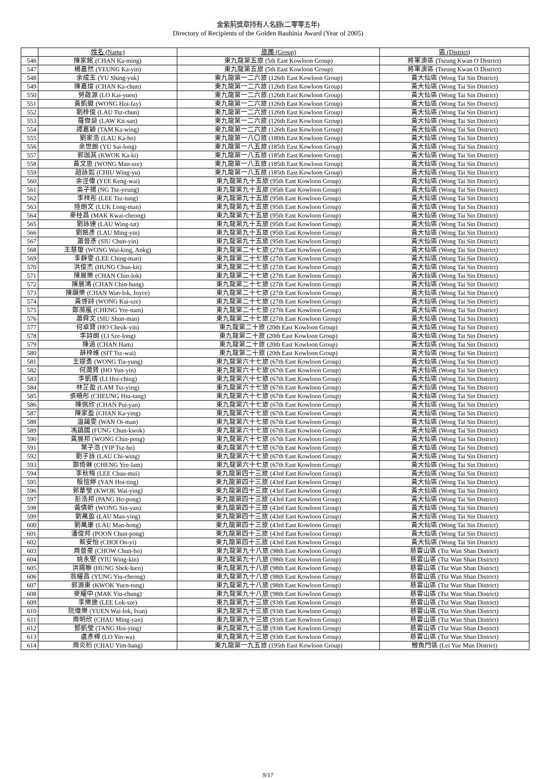金紫荊獎章持有人名錄(二零零五年)
Directory of Recipients of the Golden Bauhinia Award (Year of 2005)
| | 姓名 (Name) | 旅團 (Group) | 區 (District) |
| --- | --- | --- | --- |
| 546 | 陳家銘 (CHAN Ka-ming) | 東九龍第五旅 (5th East Kowloon Group) | 將軍澳區 (Tseung Kwan O District) |
| 547 | 楊嘉然 (YEUNG Ka-yin) | 東九龍第五旅 (5th East Kowloon Group) | 將軍澳區 (Tseung Kwan O District) |
| 548 | 余成玉 (YU Shing-yuk) | 東九龍第一二六旅 (126th East Kowloon Group) | 黃大仙區 (Wong Tai Sin District) |
| 549 | 陳嘉焌 (CHAN Ka-chun) | 東九龍第一二六旅 (126th East Kowloon Group) | 黃大仙區 (Wong Tai Sin District) |
| 550 | 勞啟源 (LO Kai-yuen) | 東九龍第一二六旅 (126th East Kowloon Group) | 黃大仙區 (Wong Tai Sin District) |
| 551 | 黃凱徽 (WONG Hoi-fay) | 東九龍第一二六旅 (126th East Kowloon Group) | 黃大仙區 (Wong Tai Sin District) |
| 552 | 劉梓俊 (LAU Tsz-chun) | 東九龍第一二六旅 (126th East Kowloon Group) | 黃大仙區 (Wong Tai Sin District) |
| 553 | 羅傑燊 (LAW Kit-san) | 東九龍第一二六旅 (126th East Kowloon Group) | 黃大仙區 (Wong Tai Sin District) |
| 554 | 譚嘉穎 (TAM Ka-wing) | 東九龍第一二六旅 (126th East Kowloon Group) | 黃大仙區 (Wong Tai Sin District) |
| 555 | 劉家浩 (LAU Ka-ho) | 東九龍第一八〇旅 (180th East Kowloon Group) | 黃大仙區 (Wong Tai Sin District) |
| 556 | 余世朗 (YU Sai-long) | 東九龍第一八五旅 (185th East Kowloon Group) | 黃大仙區 (Wong Tai Sin District) |
| 557 | 郭珈其 (KWOK Ka-ki) | 東九龍第一八五旅 (185th East Kowloon Group) | 黃大仙區 (Wong Tai Sin District) |
| 558 | 黃文思 (WONG Man-sze) | 東九龍第一八五旅 (185th East Kowloon Group) | 黃大仙區 (Wong Tai Sin District) |
| 559 | 趙詠如 (CHIU Wing-yu) | 東九龍第一八五旅 (185th East Kowloon Group) | 黃大仙區 (Wong Tai Sin District) |
| 560 | 余涇偉 (YEE Keng-wai) | 東九龍第九十五旅 (95th East Kowloon Group) | 黃大仙區 (Wong Tai Sin District) |
| 561 | 吳子揚 (NG Tsz-yeung) | 東九龍第九十五旅 (95th East Kowloon Group) | 黃大仙區 (Wong Tai Sin District) |
| 562 | 李梓彤 (LEE Tsz-tung) | 東九龍第九十五旅 (95th East Kowloon Group) | 黃大仙區 (Wong Tai Sin District) |
| 563 | 陸朗文 (LUK Long-man) | 東九龍第九十五旅 (95th East Kowloon Group) | 黃大仙區 (Wong Tai Sin District) |
| 564 | 麥桂昌 (MAK Kwai-cheong) | 東九龍第九十五旅 (95th East Kowloon Group) | 黃大仙區 (Wong Tai Sin District) |
| 565 | 劉詠達 (LAU Wing-tat) | 東九龍第九十五旅 (95th East Kowloon Group) | 黃大仙區 (Wong Tai Sin District) |
| 566 | 劉銘彥 (LAU Ming-yin) | 東九龍第九十五旅 (95th East Kowloon Group) | 黃大仙區 (Wong Tai Sin District) |
| 567 | 蕭晉彥 (SIU Chun-yin) | 東九龍第九十五旅 (95th East Kowloon Group) | 黃大仙區 (Wong Tai Sin District) |
| 568 | 王慧瓊 (WONG Wai-king, Ankg) | 東九龍第二十七旅 (27th East Kowloon Group) | 黃大仙區 (Wong Tai Sin District) |
| 569 | 李靜雯 (LEE Ching-man) | 東九龍第二十七旅 (27th East Kowloon Group) | 黃大仙區 (Wong Tai Sin District) |
| 570 | 洪俊杰 (HUNG Chun-kit) | 東九龍第二十七旅 (27th East Kowloon Group) | 黃大仙區 (Wong Tai Sin District) |
| 571 | 陳展樂 (CHAN Chin-lok) | 東九龍第二十七旅 (27th East Kowloon Group) | 黃大仙區 (Wong Tai Sin District) |
| 572 | 陳展鴻 (CHAN Chin-hung) | 東九龍第二十七旅 (27th East Kowloon Group) | 黃大仙區 (Wong Tai Sin District) |
| 573 | 陳韻樂 (CHAN Wan-lok, Joyce) | 東九龍第二十七旅 (27th East Kowloon Group) | 黃大仙區 (Wong Tai Sin District) |
| 574 | 黃啓詩 (WONG Kai-sze) | 東九龍第二十七旅 (27th East Kowloon Group) | 黃大仙區 (Wong Tai Sin District) |
| 575 | 鄭漪嵐 (CHENG Yee-nam) | 東九龍第二十七旅 (27th East Kowloon Group) | 黃大仙區 (Wong Tai Sin District) |
| 576 | 蕭舜文 (SIU Shun-man) | 東九龍第二十七旅 (27th East Kowloon Group) | 黃大仙區 (Wong Tai Sin District) |
| 577 | 何卓賢 (HO Cheuk-yin) | 東九龍第二十旅 (20th East Kowloon Group) | 黃大仙區 (Wong Tai Sin District) |
| 578 | 李詩朗 (LI Sze-long) | 東九龍第二十旅 (20th East Kowloon Group) | 黃大仙區 (Wong Tai Sin District) |
| 579 | 陳涵 (CHAN Ham) | 東九龍第二十旅 (20th East Kowloon Group) | 黃大仙區 (Wong Tai Sin District) |
| 580 | 薛梓維 (SIT Tsz-wai) | 東九龍第二十旅 (20th East Kowloon Group) | 黃大仙區 (Wong Tai Sin District) |
| 581 | 王鍉勇 (WONG Tia-yung) | 東九龍第六十七旅 (67th East Kowloon Group) | 黃大仙區 (Wong Tai Sin District) |
| 582 | 何潤賢 (HO Yun-yin) | 東九龍第六十七旅 (67th East Kowloon Group) | 黃大仙區 (Wong Tai Sin District) |
| 583 | 李凱晴 (LI Hoi-ching) | 東九龍第六十七旅 (67th East Kowloon Group) | 黃大仙區 (Wong Tai Sin District) |
| 584 | 林芷盈 (LAM Tsz-ying) | 東九龍第六十七旅 (67th East Kowloon Group) | 黃大仙區 (Wong Tai Sin District) |
| 585 | 張曉彤 (CHEUNG Hiu-tung) | 東九龍第六十七旅 (67th East Kowloon Group) | 黃大仙區 (Wong Tai Sin District) |
| 586 | 陳佩欣 (CHAN Pui-yan) | 東九龍第六十七旅 (67th East Kowloon Group) | 黃大仙區 (Wong Tai Sin District) |
| 587 | 陳家盈 (CHAN Ka-ying) | 東九龍第六十七旅 (67th East Kowloon Group) | 黃大仙區 (Wong Tai Sin District) |
| 588 | 温藹雯 (WAN Oi-man) | 東九龍第六十七旅 (67th East Kowloon Group) | 黃大仙區 (Wong Tai Sin District) |
| 589 | 馮鎮國 (FUNG Chun-kwok) | 東九龍第六十七旅 (67th East Kowloon Group) | 黃大仙區 (Wong Tai Sin District) |
| 590 | 黃展邦 (WONG Chin-pong) | 東九龍第六十七旅 (67th East Kowloon Group) | 黃大仙區 (Wong Tai Sin District) |
| 591 | 葉子浩 (YIP Tsz-ho) | 東九龍第六十七旅 (67th East Kowloon Group) | 黃大仙區 (Wong Tai Sin District) |
| 592 | 劉子詠 (LAU Chi-wing) | 東九龍第六十七旅 (67th East Kowloon Group) | 黃大仙區 (Wong Tai Sin District) |
| 593 | 鄭倚琳 (CHENG Yee-lam) | 東九龍第六十七旅 (67th East Kowloon Group) | 黃大仙區 (Wong Tai Sin District) |
| 594 | 李秋梅 (LEE Chau-mui) | 東九龍第四十三旅 (43rd East Kowloon Group) | 黃大仙區 (Wong Tai Sin District) |
| 595 | 殷愷婷 (YAN Hoi-ting) | 東九龍第四十三旅 (43rd East Kowloon Group) | 黃大仙區 (Wong Tai Sin District) |
| 596 | 郭葦瑩 (KWOK Wai-ying) | 東九龍第四十三旅 (43rd East Kowloon Group) | 黃大仙區 (Wong Tai Sin District) |
| 597 | 彭浩邦 (PANG Ho-pong) | 東九龍第四十三旅 (43rd East Kowloon Group) | 黃大仙區 (Wong Tai Sin District) |
| 598 | 黃倩昕 (WONG Sin-yan) | 東九龍第四十三旅 (43rd East Kowloon Group) | 黃大仙區 (Wong Tai Sin District) |
| 599 | 劉萬盈 (LAU Man-ying) | 東九龍第四十三旅 (43rd East Kowloon Group) | 黃大仙區 (Wong Tai Sin District) |
| 600 | 劉萬康 (LAU Man-hong) | 東九龍第四十三旅 (43rd East Kowloon Group) | 黃大仙區 (Wong Tai Sin District) |
| 601 | 潘俊邦 (POON Chun-pong) | 東九龍第四十三旅 (43rd East Kowloon Group) | 黃大仙區 (Wong Tai Sin District) |
| 602 | 蔡安怡 (CHOI On-yi) | 東九龍第四十三旅 (43rd East Kowloon Group) | 黃大仙區 (Wong Tai Sin District) |
| 603 | 周晉豪 (CHOW Chun-ho) | 東九龍第九十八旅 (98th East Kowloon Group) | 慈雲山區 (Tsz Wan Shan District) |
| 604 | 姚永堅 (YIU Wing-kin) | 東九龍第九十八旅 (98th East Kowloon Group) | 慈雲山區 (Tsz Wan Shan District) |
| 605 | 洪錫聯 (HUNG Shek-luen) | 東九龍第九十八旅 (98th East Kowloon Group) | 慈雲山區 (Tsz Wan Shan District) |
| 606 | 翁耀昌 (YUNG Yiu-cheong) | 東九龍第九十八旅 (98th East Kowloon Group) | 慈雲山區 (Tsz Wan Shan District) |
| 607 | 郭源東 (KWOK Yuen-tong) | 東九龍第九十八旅 (98th East Kowloon Group) | 慈雲山區 (Tsz Wan Shan District) |
| 608 | 麥耀中 (MAK Yiu-chung) | 東九龍第九十八旅 (98th East Kowloon Group) | 慈雲山區 (Tsz Wan Shan District) |
| 609 | 李樂施 (LEE Lok-sze) | 東九龍第九十三旅 (93th East Kowloon Group) | 慈雲山區 (Tsz Wan Shan District) |
| 610 | 阮偉樂 (YUEN Wai-lok, Ivan) | 東九龍第九十三旅 (93th East Kowloon Group) | 慈雲山區 (Tsz Wan Shan District) |
| 611 | 周明欣 (CHAU Ming-yan) | 東九龍第九十三旅 (93th East Kowloon Group) | 慈雲山區 (Tsz Wan Shan District) |
| 612 | 鄧凱瑩 (TANG Hoi-ying) | 東九龍第九十三旅 (93th East Kowloon Group) | 慈雲山區 (Tsz Wan Shan District) |
| 613 | 盧彥樺 (LO Yin-wa) | 東九龍第九十三旅 (93th East Kowloon Group) | 慈雲山區 (Tsz Wan Shan District) |
| 614 | 周炎桁 (CHAU Yim-hang) | 東九龍第一九五旅 (195th East Kowloon Group) | 鯉魚門區 (Lei Yue Mun District) |
9/17